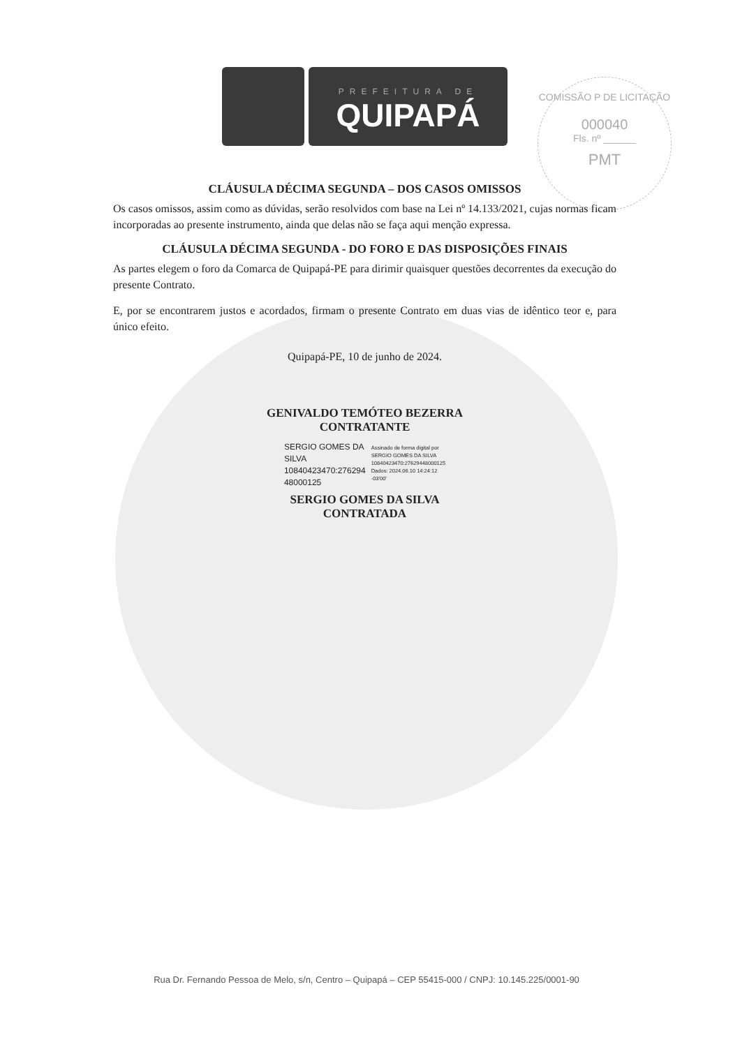PREFEITURA DE
QUIPAPÁ
COMISSÃO P DE LICITAÇÃO
000040
Fls. nº ______
PMT
CLÁUSULA DÉCIMA SEGUNDA – DOS CASOS OMISSOS
Os casos omissos, assim como as dúvidas, serão resolvidos com base na Lei nº 14.133/2021, cujas normas ficam incorporadas ao presente instrumento, ainda que delas não se faça aqui menção expressa.
CLÁUSULA DÉCIMA SEGUNDA - DO FORO E DAS DISPOSIÇÕES FINAIS
As partes elegem o foro da Comarca de Quipapá-PE para dirimir quaisquer questões decorrentes da execução do presente Contrato.
E, por se encontrarem justos e acordados, firmam o presente Contrato em duas vias de idêntico teor e, para único efeito.
Quipapá-PE, 10 de junho de 2024.
GENIVALDO TEMÓTEO BEZERRA
CONTRATANTE
SERGIO GOMES DA
SILVA
10840423470:276294
48000125
Assinado de forma digital por
SERGIO GOMES DA SILVA
10840423470:27629448000125
Dados: 2024.06.10 14:24:12
-03'00'
SERGIO GOMES DA SILVA
CONTRATADA
Rua Dr. Fernando Pessoa de Melo, s/n, Centro – Quipapá – CEP 55415-000 / CNPJ: 10.145.225/0001-90